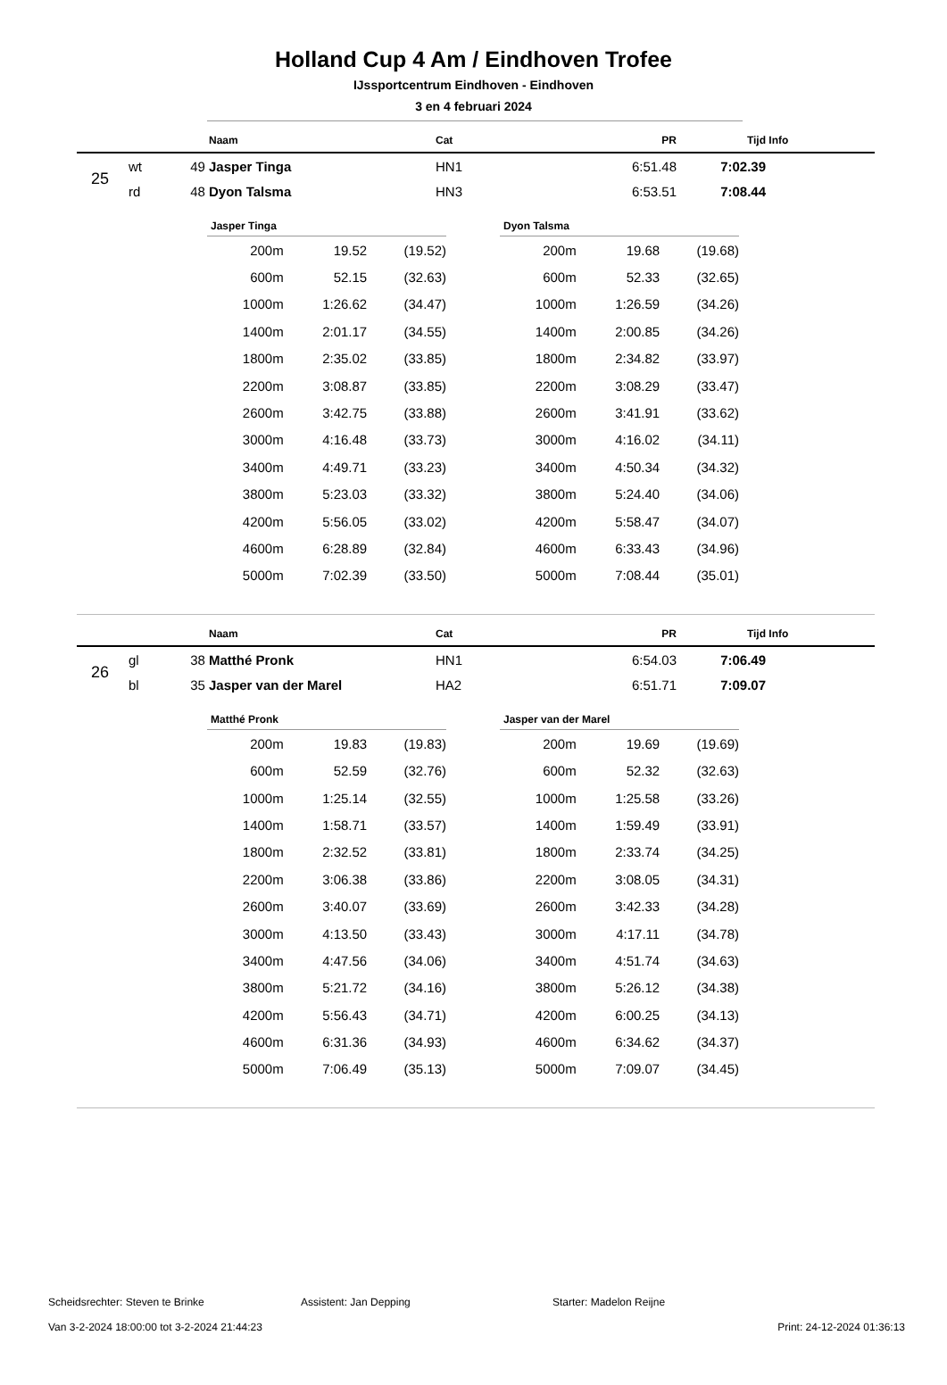Holland Cup 4 Am / Eindhoven Trofee
IJssportcentrum Eindhoven - Eindhoven
3 en 4 februari 2024
| | | | Naam | Cat | PR | Tijd | Info |
| --- | --- | --- | --- | --- | --- | --- | --- |
| 25 | wt | 49 | Jasper Tinga | HN1 | 6:51.48 | 7:02.39 | |
| | rd | 48 | Dyon Talsma | HN3 | 6:53.51 | 7:08.44 | |
Jasper Tinga
| 200m | 19.52 | (19.52) |
| 600m | 52.15 | (32.63) |
| 1000m | 1:26.62 | (34.47) |
| 1400m | 2:01.17 | (34.55) |
| 1800m | 2:35.02 | (33.85) |
| 2200m | 3:08.87 | (33.85) |
| 2600m | 3:42.75 | (33.88) |
| 3000m | 4:16.48 | (33.73) |
| 3400m | 4:49.71 | (33.23) |
| 3800m | 5:23.03 | (33.32) |
| 4200m | 5:56.05 | (33.02) |
| 4600m | 6:28.89 | (32.84) |
| 5000m | 7:02.39 | (33.50) |
Dyon Talsma
| 200m | 19.68 | (19.68) |
| 600m | 52.33 | (32.65) |
| 1000m | 1:26.59 | (34.26) |
| 1400m | 2:00.85 | (34.26) |
| 1800m | 2:34.82 | (33.97) |
| 2200m | 3:08.29 | (33.47) |
| 2600m | 3:41.91 | (33.62) |
| 3000m | 4:16.02 | (34.11) |
| 3400m | 4:50.34 | (34.32) |
| 3800m | 5:24.40 | (34.06) |
| 4200m | 5:58.47 | (34.07) |
| 4600m | 6:33.43 | (34.96) |
| 5000m | 7:08.44 | (35.01) |
| | | | Naam | Cat | PR | Tijd | Info |
| --- | --- | --- | --- | --- | --- | --- | --- |
| 26 | gl | 38 | Matthé Pronk | HN1 | 6:54.03 | 7:06.49 | |
| | bl | 35 | Jasper van der Marel | HA2 | 6:51.71 | 7:09.07 | |
Matthé Pronk
| 200m | 19.83 | (19.83) |
| 600m | 52.59 | (32.76) |
| 1000m | 1:25.14 | (32.55) |
| 1400m | 1:58.71 | (33.57) |
| 1800m | 2:32.52 | (33.81) |
| 2200m | 3:06.38 | (33.86) |
| 2600m | 3:40.07 | (33.69) |
| 3000m | 4:13.50 | (33.43) |
| 3400m | 4:47.56 | (34.06) |
| 3800m | 5:21.72 | (34.16) |
| 4200m | 5:56.43 | (34.71) |
| 4600m | 6:31.36 | (34.93) |
| 5000m | 7:06.49 | (35.13) |
Jasper van der Marel
| 200m | 19.69 | (19.69) |
| 600m | 52.32 | (32.63) |
| 1000m | 1:25.58 | (33.26) |
| 1400m | 1:59.49 | (33.91) |
| 1800m | 2:33.74 | (34.25) |
| 2200m | 3:08.05 | (34.31) |
| 2600m | 3:42.33 | (34.28) |
| 3000m | 4:17.11 | (34.78) |
| 3400m | 4:51.74 | (34.63) |
| 3800m | 5:26.12 | (34.38) |
| 4200m | 6:00.25 | (34.13) |
| 4600m | 6:34.62 | (34.37) |
| 5000m | 7:09.07 | (34.45) |
Scheidsrechter: Steven te Brinke Assistent: Jan Depping Starter: Madelon Reijne
Van 3-2-2024 18:00:00 tot 3-2-2024 21:44:23 Print: 24-12-2024 01:36:13